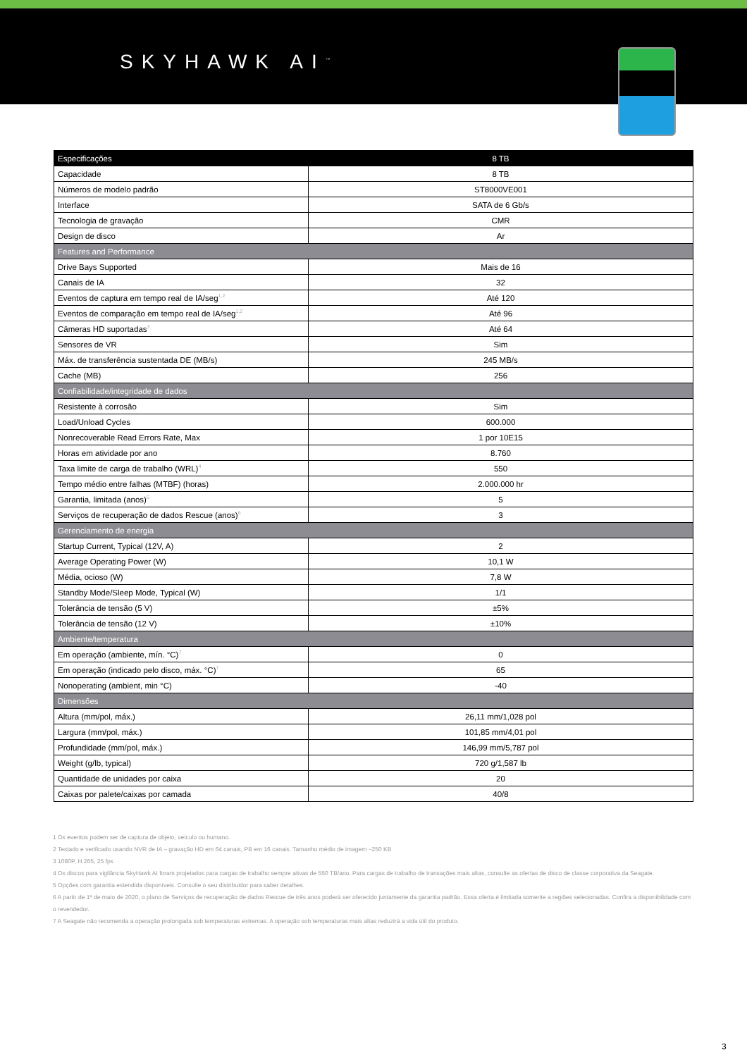SKYHAWK AI<sup>™</sup>
| Especificações | 8 TB |
| --- | --- |
| Capacidade | 8 TB |
| Números de modelo padrão | ST8000VE001 |
| Interface | SATA de 6 Gb/s |
| Tecnologia de gravação | CMR |
| Design de disco | Ar |
| Features and Performance | |
| Drive Bays Supported | Mais de 16 |
| Canais de IA | 32 |
| Eventos de captura em tempo real de IA/seg<sup>1,2</sup> | Até 120 |
| Eventos de comparação em tempo real de IA/seg<sup>1,2</sup> | Até 96 |
| Câmeras HD suportadas<sup>3</sup> | Até 64 |
| Sensores de VR | Sim |
| Máx. de transferência sustentada DE (MB/s) | 245 MB/s |
| Cache (MB) | 256 |
| Confiabilidade/integridade de dados | |
| Resistente à corrosão | Sim |
| Load/Unload Cycles | 600.000 |
| Nonrecoverable Read Errors Rate, Max | 1 por 10E15 |
| Horas em atividade por ano | 8.760 |
| Taxa limite de carga de trabalho (WRL)<sup>4</sup> | 550 |
| Tempo médio entre falhas (MTBF) (horas) | 2.000.000 hr |
| Garantia, limitada (anos)<sup>5</sup> | 5 |
| Serviços de recuperação de dados Rescue (anos)<sup>6</sup> | 3 |
| Gerenciamento de energia | |
| Startup Current, Typical (12V, A) | 2 |
| Average Operating Power (W) | 10,1 W |
| Média, ocioso (W) | 7,8 W |
| Standby Mode/Sleep Mode, Typical (W) | 1/1 |
| Tolerância de tensão (5 V) | ±5% |
| Tolerância de tensão (12 V) | ±10% |
| Ambiente/temperatura | |
| Em operação (ambiente, mín. °C)<sup>7</sup> | 0 |
| Em operação (indicado pelo disco, máx. °C)<sup>7</sup> | 65 |
| Nonoperating (ambient, min °C) | -40 |
| Dimensões | |
| Altura (mm/pol, máx.) | 26,11 mm/1,028 pol |
| Largura (mm/pol, máx.) | 101,85 mm/4,01 pol |
| Profundidade (mm/pol, máx.) | 146,99 mm/5,787 pol |
| Weight (g/lb, typical) | 720 g/1,587 lb |
| Quantidade de unidades por caixa | 20 |
| Caixas por palete/caixas por camada | 40/8 |
1 Os eventos podem ser de captura de objeto, veículo ou humano.
2 Testado e verificado usando NVR de IA – gravação HD em 64 canais, PB em 16 canais. Tamanho médio de imagem ~250 KB
3 1080P, H.265, 25 fps
4 Os discos para vigilância SkyHawk AI foram projetados para cargas de trabalho sempre ativas de 550 TB/ano. Para cargas de trabalho de transações mais altas, consulte as ofertas de disco de classe corporativa da Seagate.
5 Opções com garantia estendida disponíveis. Consulte o seu distribuidor para saber detalhes.
6 A partir de 1º de maio de 2020, o plano de Serviços de recuperação de dados Rescue de três anos poderá ser oferecido juntamente da garantia padrão. Essa oferta é limitada somente a regiões selecionadas. Confira a disponibilidade com o revendedor.
7 A Seagate não recomenda a operação prolongada sob temperaturas extremas. A operação sob temperaturas mais altas reduzirá a vida útil do produto.
3